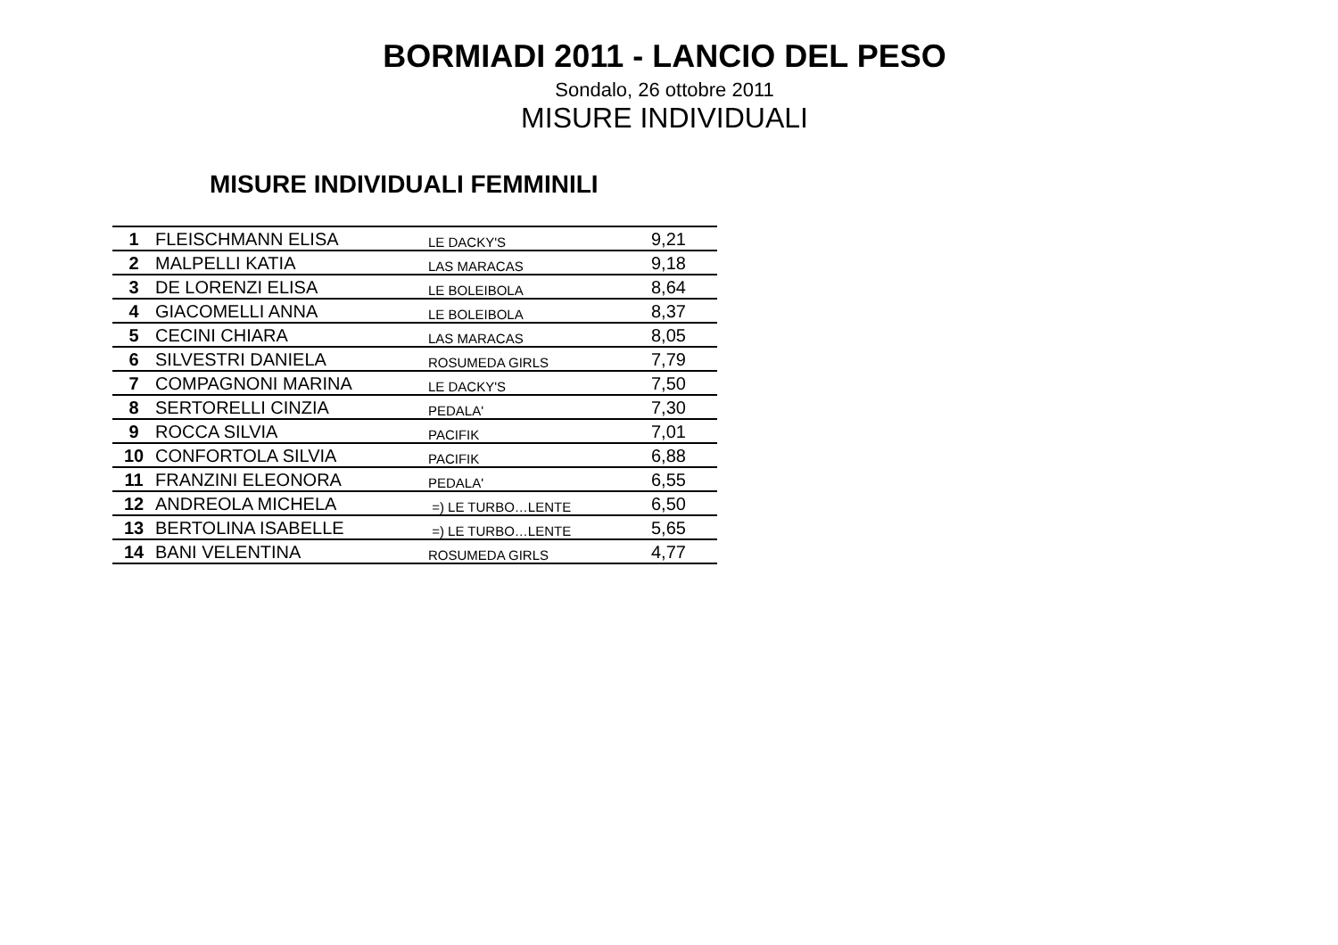BORMIADI 2011 - LANCIO DEL PESO
Sondalo, 26 ottobre 2011
MISURE INDIVIDUALI
MISURE INDIVIDUALI FEMMINILI
| 1 | FLEISCHMANN ELISA | LE DACKY'S | 9,21 |
| 2 | MALPELLI KATIA | LAS MARACAS | 9,18 |
| 3 | DE LORENZI ELISA | LE BOLEIBOLA | 8,64 |
| 4 | GIACOMELLI ANNA | LE BOLEIBOLA | 8,37 |
| 5 | CECINI CHIARA | LAS MARACAS | 8,05 |
| 6 | SILVESTRI DANIELA | ROSUMEDA GIRLS | 7,79 |
| 7 | COMPAGNONI MARINA | LE DACKY'S | 7,50 |
| 8 | SERTORELLI CINZIA | PEDALA' | 7,30 |
| 9 | ROCCA SILVIA | PACIFIK | 7,01 |
| 10 | CONFORTOLA SILVIA | PACIFIK | 6,88 |
| 11 | FRANZINI ELEONORA | PEDALA' | 6,55 |
| 12 | ANDREOLA MICHELA | =) LE TURBO…LENTE | 6,50 |
| 13 | BERTOLINA ISABELLE | =) LE TURBO…LENTE | 5,65 |
| 14 | BANI VELENTINA | ROSUMEDA GIRLS | 4,77 |